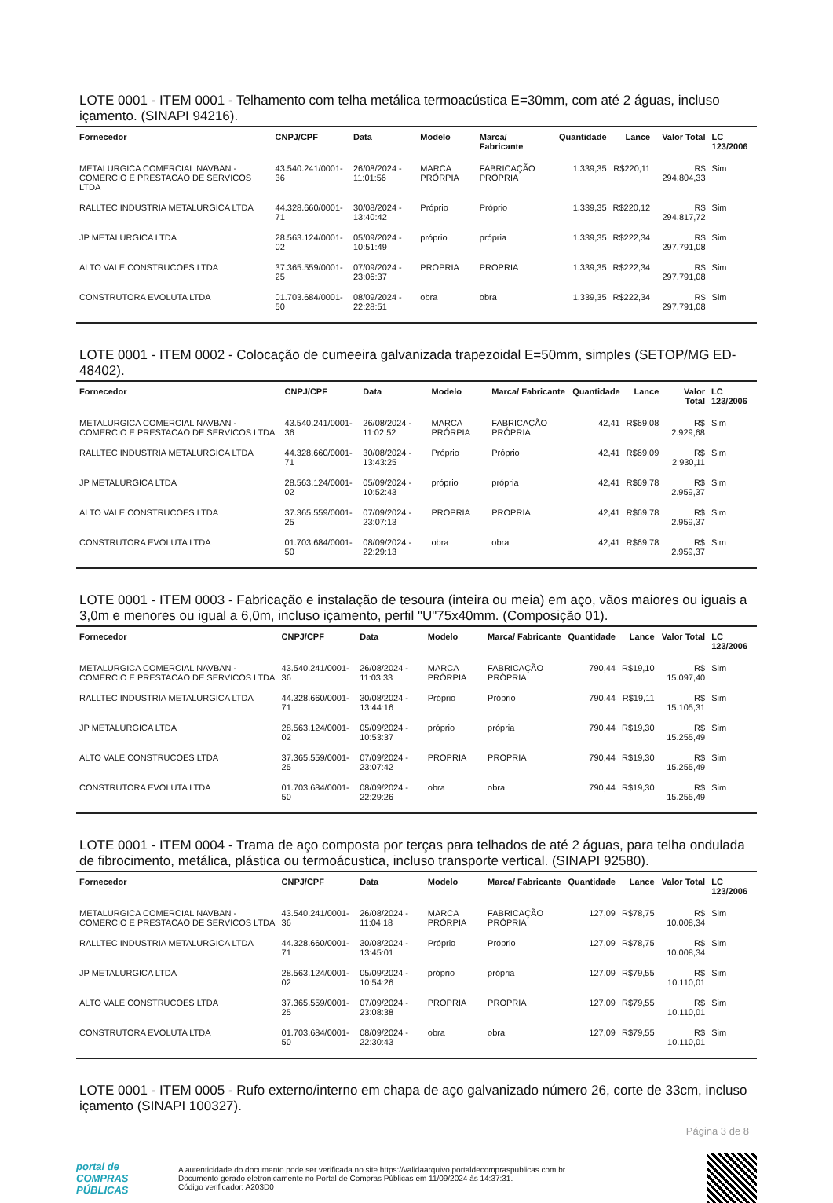LOTE 0001 - ITEM 0001 - Telhamento com telha metálica termoacústica E=30mm, com até 2 águas, incluso içamento. (SINAPI 94216).
| Fornecedor | CNPJ/CPF | Data | Modelo | Marca/ Fabricante | Quantidade | Lance | Valor Total | LC 123/2006 |
| --- | --- | --- | --- | --- | --- | --- | --- | --- |
| METALURGICA COMERCIAL NAVBAN - COMERCIO E PRESTACAO DE SERVICOS LTDA | 43.540.241/0001-36 | 26/08/2024 - 11:01:56 | MARCA PRÓRPIA | FABRICAÇÃO PRÓPRIA | 1.339,35 | R$220,11 | R$ 294.804,33 | Sim |
| RALLTEC INDUSTRIA METALURGICA LTDA | 44.328.660/0001-71 | 30/08/2024 - 13:40:42 | Próprio | Próprio | 1.339,35 | R$220,12 | R$ 294.817,72 | Sim |
| JP METALURGICA LTDA | 28.563.124/0001-02 | 05/09/2024 - 10:51:49 | próprio | própria | 1.339,35 | R$222,34 | R$ 297.791,08 | Sim |
| ALTO VALE CONSTRUCOES LTDA | 37.365.559/0001-25 | 07/09/2024 - 23:06:37 | PROPRIA | PROPRIA | 1.339,35 | R$222,34 | R$ 297.791,08 | Sim |
| CONSTRUTORA EVOLUTA LTDA | 01.703.684/0001-50 | 08/09/2024 - 22:28:51 | obra | obra | 1.339,35 | R$222,34 | R$ 297.791,08 | Sim |
LOTE 0001 - ITEM 0002 - Colocação de cumeeira galvanizada trapezoidal E=50mm, simples (SETOP/MG ED-48402).
| Fornecedor | CNPJ/CPF | Data | Modelo | Marca/ Fabricante | Quantidade | Lance | Valor Total | LC 123/2006 |
| --- | --- | --- | --- | --- | --- | --- | --- | --- |
| METALURGICA COMERCIAL NAVBAN - COMERCIO E PRESTACAO DE SERVICOS LTDA | 43.540.241/0001-36 | 26/08/2024 - 11:02:52 | MARCA PRÓRPIA | FABRICAÇÃO PRÓPRIA | 42,41 | R$69,08 | R$ 2.929,68 | Sim |
| RALLTEC INDUSTRIA METALURGICA LTDA | 44.328.660/0001-71 | 30/08/2024 - 13:43:25 | Próprio | Próprio | 42,41 | R$69,09 | R$ 2.930,11 | Sim |
| JP METALURGICA LTDA | 28.563.124/0001-02 | 05/09/2024 - 10:52:43 | próprio | própria | 42,41 | R$69,78 | R$ 2.959,37 | Sim |
| ALTO VALE CONSTRUCOES LTDA | 37.365.559/0001-25 | 07/09/2024 - 23:07:13 | PROPRIA | PROPRIA | 42,41 | R$69,78 | R$ 2.959,37 | Sim |
| CONSTRUTORA EVOLUTA LTDA | 01.703.684/0001-50 | 08/09/2024 - 22:29:13 | obra | obra | 42,41 | R$69,78 | R$ 2.959,37 | Sim |
LOTE 0001 - ITEM 0003 - Fabricação e instalação de tesoura (inteira ou meia) em aço, vãos maiores ou iguais a 3,0m e menores ou igual a 6,0m, incluso içamento, perfil "U"75x40mm. (Composição 01).
| Fornecedor | CNPJ/CPF | Data | Modelo | Marca/ Fabricante | Quantidade | Lance | Valor Total | LC 123/2006 |
| --- | --- | --- | --- | --- | --- | --- | --- | --- |
| METALURGICA COMERCIAL NAVBAN - COMERCIO E PRESTACAO DE SERVICOS LTDA | 43.540.241/0001-36 | 26/08/2024 - 11:03:33 | MARCA PRÓRPIA | FABRICAÇÃO PRÓPRIA | 790,44 | R$19,10 | R$ 15.097,40 | Sim |
| RALLTEC INDUSTRIA METALURGICA LTDA | 44.328.660/0001-71 | 30/08/2024 - 13:44:16 | Próprio | Próprio | 790,44 | R$19,11 | R$ 15.105,31 | Sim |
| JP METALURGICA LTDA | 28.563.124/0001-02 | 05/09/2024 - 10:53:37 | próprio | própria | 790,44 | R$19,30 | R$ 15.255,49 | Sim |
| ALTO VALE CONSTRUCOES LTDA | 37.365.559/0001-25 | 07/09/2024 - 23:07:42 | PROPRIA | PROPRIA | 790,44 | R$19,30 | R$ 15.255,49 | Sim |
| CONSTRUTORA EVOLUTA LTDA | 01.703.684/0001-50 | 08/09/2024 - 22:29:26 | obra | obra | 790,44 | R$19,30 | R$ 15.255,49 | Sim |
LOTE 0001 - ITEM 0004 - Trama de aço composta por terças para telhados de até 2 águas, para telha ondulada de fibrocimento, metálica, plástica ou termoácustica, incluso transporte vertical. (SINAPI 92580).
| Fornecedor | CNPJ/CPF | Data | Modelo | Marca/ Fabricante | Quantidade | Lance | Valor Total | LC 123/2006 |
| --- | --- | --- | --- | --- | --- | --- | --- | --- |
| METALURGICA COMERCIAL NAVBAN - COMERCIO E PRESTACAO DE SERVICOS LTDA | 43.540.241/0001-36 | 26/08/2024 - 11:04:18 | MARCA PRÓRPIA | FABRICAÇÃO PRÓPRIA | 127,09 | R$78,75 | R$ 10.008,34 | Sim |
| RALLTEC INDUSTRIA METALURGICA LTDA | 44.328.660/0001-71 | 30/08/2024 - 13:45:01 | Próprio | Próprio | 127,09 | R$78,75 | R$ 10.008,34 | Sim |
| JP METALURGICA LTDA | 28.563.124/0001-02 | 05/09/2024 - 10:54:26 | próprio | própria | 127,09 | R$79,55 | R$ 10.110,01 | Sim |
| ALTO VALE CONSTRUCOES LTDA | 37.365.559/0001-25 | 07/09/2024 - 23:08:38 | PROPRIA | PROPRIA | 127,09 | R$79,55 | R$ 10.110,01 | Sim |
| CONSTRUTORA EVOLUTA LTDA | 01.703.684/0001-50 | 08/09/2024 - 22:30:43 | obra | obra | 127,09 | R$79,55 | R$ 10.110,01 | Sim |
LOTE 0001 - ITEM 0005 - Rufo externo/interno em chapa de aço galvanizado número 26, corte de 33cm, incluso içamento (SINAPI 100327).
Página 3 de 8
portal de
COMPRAS PÚBLICAS
A autenticidade do documento pode ser verificada no site https://validaarquivo.portaldecompraspublicas.com.br
Documento gerado eletronicamente no Portal de Compras Públicas em 11/09/2024 às 14:37:31.
Código verificador: A203D0